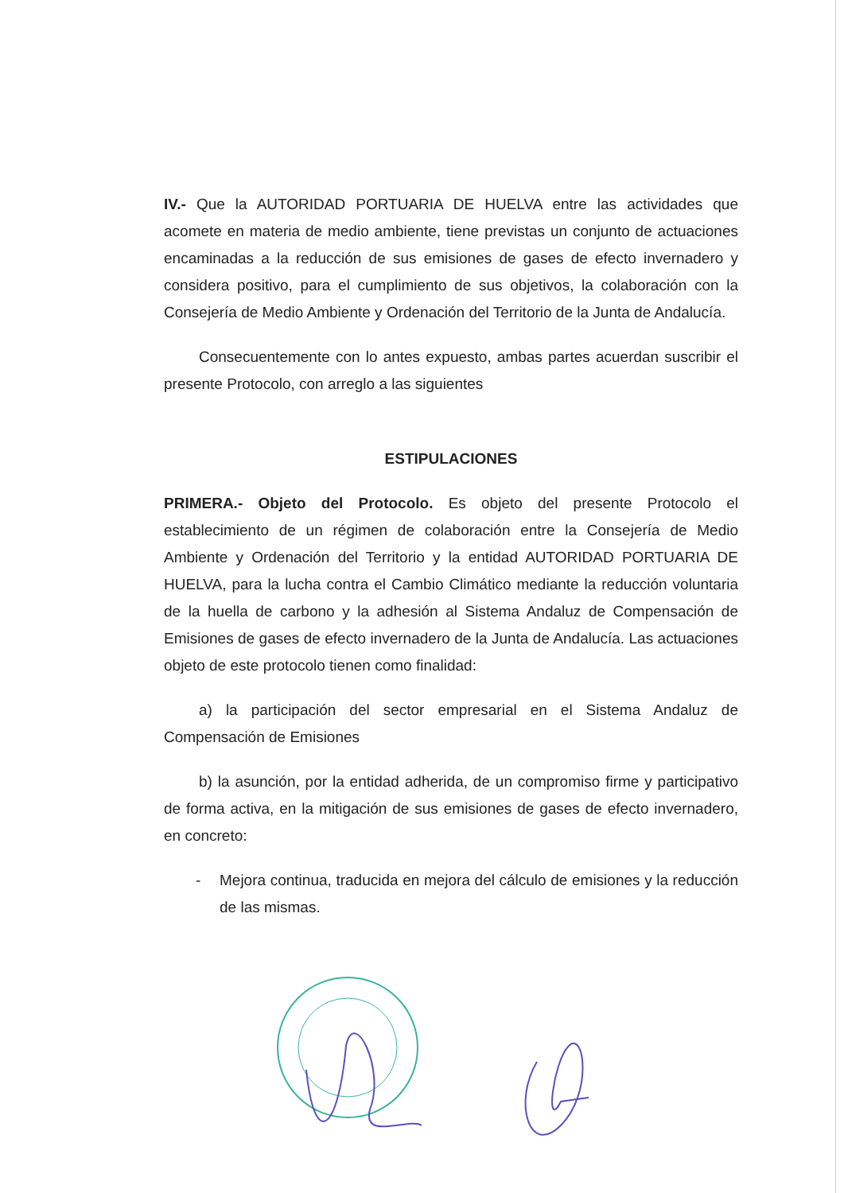IV.- Que la AUTORIDAD PORTUARIA DE HUELVA entre las actividades que acomete en materia de medio ambiente, tiene previstas un conjunto de actuaciones encaminadas a la reducción de sus emisiones de gases de efecto invernadero y considera positivo, para el cumplimiento de sus objetivos, la colaboración con la Consejería de Medio Ambiente y Ordenación del Territorio de la Junta de Andalucía.
Consecuentemente con lo antes expuesto, ambas partes acuerdan suscribir el presente Protocolo, con arreglo a las siguientes
ESTIPULACIONES
PRIMERA.- Objeto del Protocolo. Es objeto del presente Protocolo el establecimiento de un régimen de colaboración entre la Consejería de Medio Ambiente y Ordenación del Territorio y la entidad AUTORIDAD PORTUARIA DE HUELVA, para la lucha contra el Cambio Climático mediante la reducción voluntaria de la huella de carbono y la adhesión al Sistema Andaluz de Compensación de Emisiones de gases de efecto invernadero de la Junta de Andalucía. Las actuaciones objeto de este protocolo tienen como finalidad:
a) la participación del sector empresarial en el Sistema Andaluz de Compensación de Emisiones
b) la asunción, por la entidad adherida, de un compromiso firme y participativo de forma activa, en la mitigación de sus emisiones de gases de efecto invernadero, en concreto:
- Mejora continua, traducida en mejora del cálculo de emisiones y la reducción de las mismas.